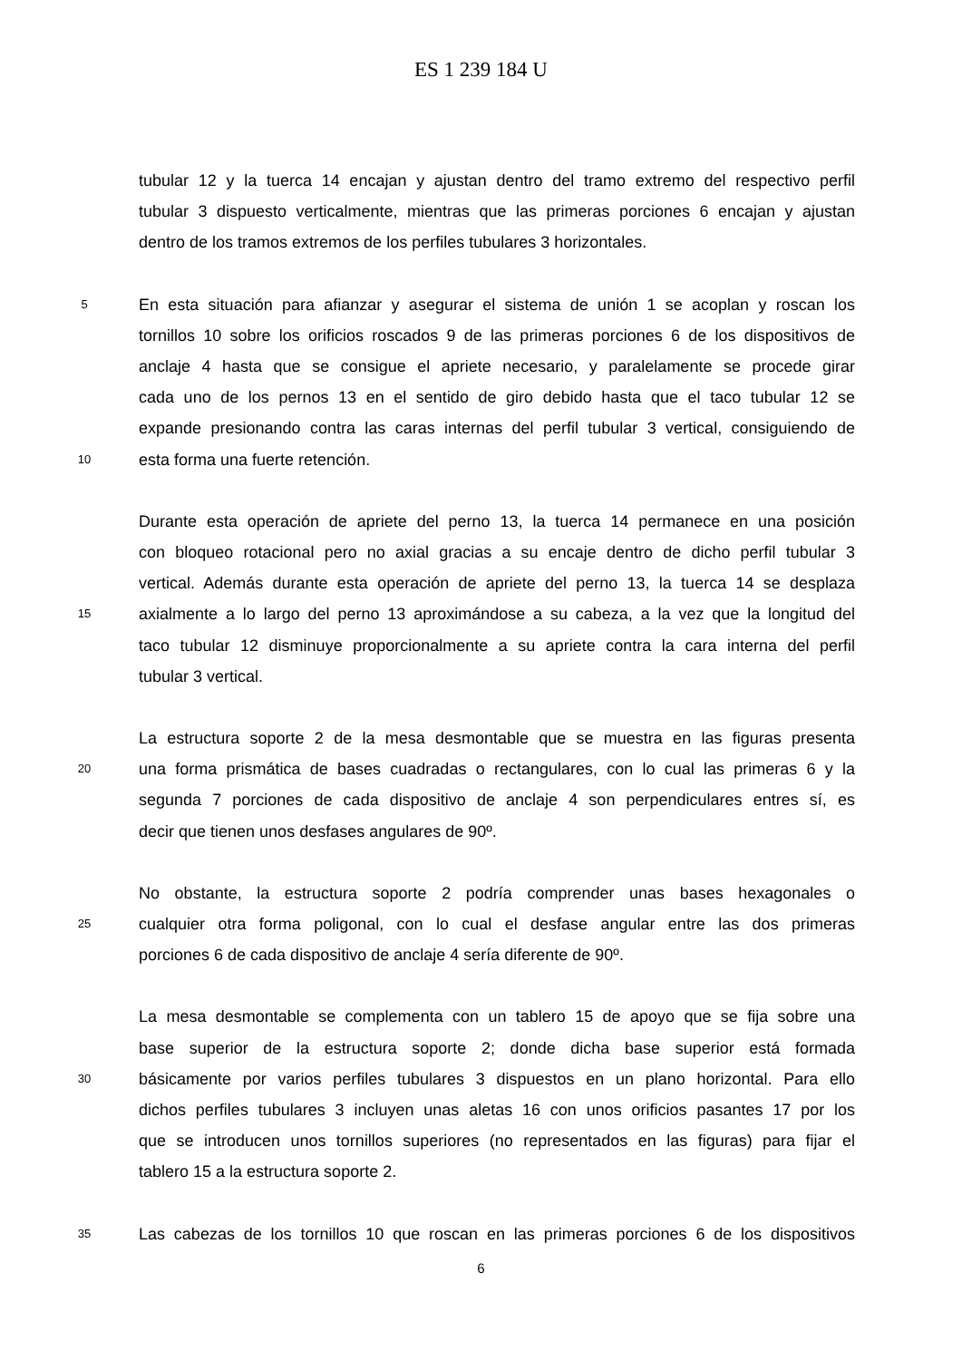ES 1 239 184 U
tubular 12 y la tuerca 14 encajan y ajustan dentro del tramo extremo del respectivo perfil
tubular 3 dispuesto verticalmente, mientras que las primeras porciones 6 encajan y ajustan
dentro de los tramos extremos de los perfiles tubulares 3 horizontales.
5
En esta situación para afianzar y asegurar el sistema de unión 1 se acoplan y roscan los
tornillos 10 sobre los orificios roscados 9 de las primeras porciones 6 de los dispositivos de
anclaje 4 hasta que se consigue el apriete necesario, y paralelamente se procede girar
cada uno de los pernos 13 en el sentido de giro debido hasta que el taco tubular 12 se
expande presionando contra las caras internas del perfil tubular 3 vertical, consiguiendo de
10
esta forma una fuerte retención.
Durante esta operación de apriete del perno 13, la tuerca 14 permanece en una posición
con bloqueo rotacional pero no axial gracias a su encaje dentro de dicho perfil tubular 3
vertical. Además durante esta operación de apriete del perno 13, la tuerca 14 se desplaza
15
axialmente a lo largo del perno 13 aproximándose a su cabeza, a la vez que la longitud del
taco tubular 12 disminuye proporcionalmente a su apriete contra la cara interna del perfil
tubular 3 vertical.
La estructura soporte 2 de la mesa desmontable que se muestra en las figuras presenta
20
una forma prismática de bases cuadradas o rectangulares, con lo cual las primeras 6 y la
segunda 7 porciones de cada dispositivo de anclaje 4 son perpendiculares entres sí, es
decir que tienen unos desfases angulares de 90º.
No obstante, la estructura soporte 2 podría comprender unas bases hexagonales o
25
cualquier otra forma poligonal, con lo cual el desfase angular entre las dos primeras
porciones 6 de cada dispositivo de anclaje 4 sería diferente de 90º.
La mesa desmontable se complementa con un tablero 15 de apoyo que se fija sobre una
base superior de la estructura soporte 2; donde dicha base superior está formada
30
básicamente por varios perfiles tubulares 3 dispuestos en un plano horizontal. Para ello
dichos perfiles tubulares 3 incluyen unas aletas 16 con unos orificios pasantes 17 por los
que se introducen unos tornillos superiores (no representados en las figuras) para fijar el
tablero 15 a la estructura soporte 2.
35
Las cabezas de los tornillos 10 que roscan en las primeras porciones 6 de los dispositivos
6